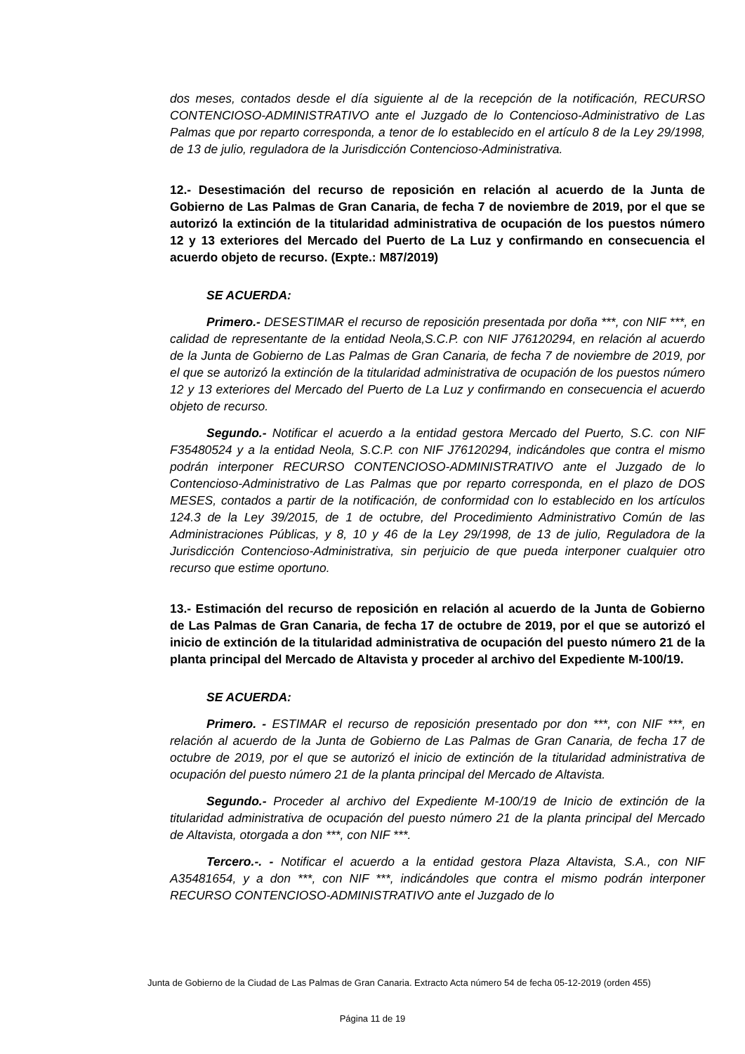dos meses, contados desde el día siguiente al de la recepción de la notificación, RECURSO CONTENCIOSO-ADMINISTRATIVO ante el Juzgado de lo Contencioso-Administrativo de Las Palmas que por reparto corresponda, a tenor de lo establecido en el artículo 8 de la Ley 29/1998, de 13 de julio, reguladora de la Jurisdicción Contencioso-Administrativa.
12.- Desestimación del recurso de reposición en relación al acuerdo de la Junta de Gobierno de Las Palmas de Gran Canaria, de fecha 7 de noviembre de 2019, por el que se autorizó la extinción de la titularidad administrativa de ocupación de los puestos número 12 y 13 exteriores del Mercado del Puerto de La Luz y confirmando en consecuencia el acuerdo objeto de recurso. (Expte.: M87/2019)
SE ACUERDA:
Primero.- DESESTIMAR el recurso de reposición presentada por doña ***, con NIF ***, en calidad de representante de la entidad Neola,S.C.P. con NIF J76120294, en relación al acuerdo de la Junta de Gobierno de Las Palmas de Gran Canaria, de fecha 7 de noviembre de 2019, por el que se autorizó la extinción de la titularidad administrativa de ocupación de los puestos número 12 y 13 exteriores del Mercado del Puerto de La Luz y confirmando en consecuencia el acuerdo objeto de recurso.
Segundo.- Notificar el acuerdo a la entidad gestora Mercado del Puerto, S.C. con NIF F35480524 y a la entidad Neola, S.C.P. con NIF J76120294, indicándoles que contra el mismo podrán interponer RECURSO CONTENCIOSO-ADMINISTRATIVO ante el Juzgado de lo Contencioso-Administrativo de Las Palmas que por reparto corresponda, en el plazo de DOS MESES, contados a partir de la notificación, de conformidad con lo establecido en los artículos 124.3 de la Ley 39/2015, de 1 de octubre, del Procedimiento Administrativo Común de las Administraciones Públicas, y 8, 10 y 46 de la Ley 29/1998, de 13 de julio, Reguladora de la Jurisdicción Contencioso-Administrativa, sin perjuicio de que pueda interponer cualquier otro recurso que estime oportuno.
13.- Estimación del recurso de reposición en relación al acuerdo de la Junta de Gobierno de Las Palmas de Gran Canaria, de fecha 17 de octubre de 2019, por el que se autorizó el inicio de extinción de la titularidad administrativa de ocupación del puesto número 21 de la planta principal del Mercado de Altavista y proceder al archivo del Expediente M-100/19.
SE ACUERDA:
Primero. - ESTIMAR el recurso de reposición presentado por don ***, con NIF ***, en relación al acuerdo de la Junta de Gobierno de Las Palmas de Gran Canaria, de fecha 17 de octubre de 2019, por el que se autorizó el inicio de extinción de la titularidad administrativa de ocupación del puesto número 21 de la planta principal del Mercado de Altavista.
Segundo.- Proceder al archivo del Expediente M-100/19 de Inicio de extinción de la titularidad administrativa de ocupación del puesto número 21 de la planta principal del Mercado de Altavista, otorgada a don ***, con NIF ***.
Tercero.-. - Notificar el acuerdo a la entidad gestora Plaza Altavista, S.A., con NIF A35481654, y a don ***, con NIF ***, indicándoles que contra el mismo podrán interponer RECURSO CONTENCIOSO-ADMINISTRATIVO ante el Juzgado de lo
Junta de Gobierno de la Ciudad de Las Palmas de Gran Canaria. Extracto Acta número 54 de fecha 05-12-2019 (orden 455)
Página 11 de 19